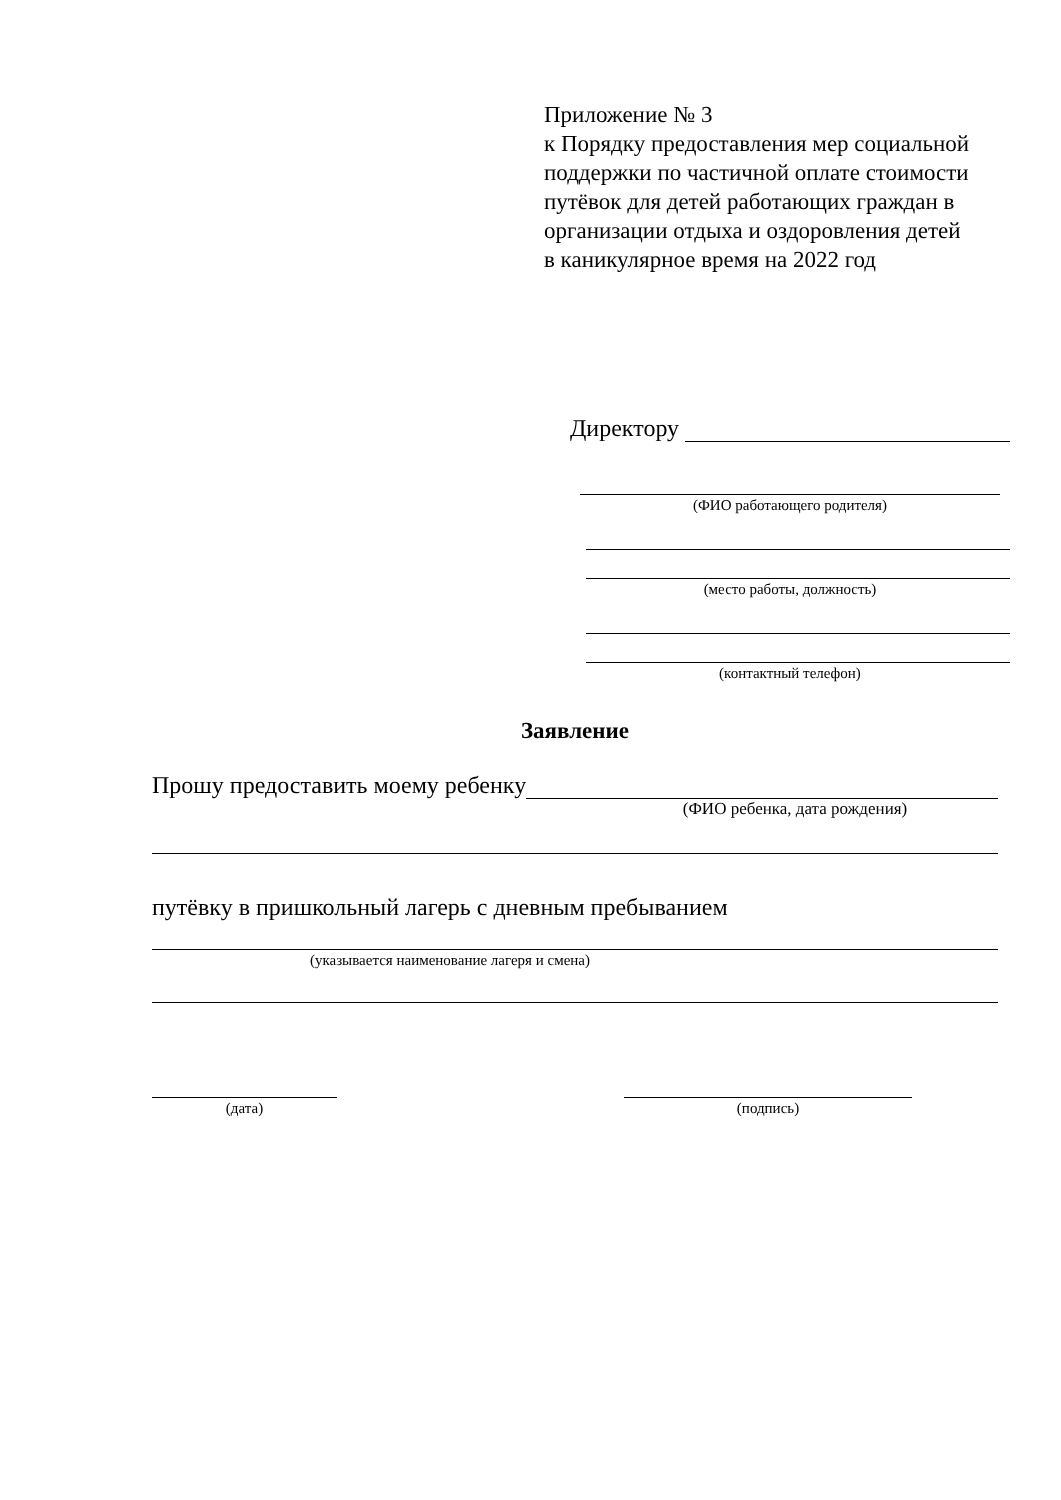Приложение № 3
к Порядку предоставления мер социальной
поддержки по частичной оплате стоимости
путёвок для детей работающих граждан в
организации отдыха и оздоровления детей
в каникулярное время на 2022 год
Директору
(ФИО работающего родителя)
(место работы, должность)
(контактный телефон)
Заявление
Прошу предоставить моему ребенку
(ФИО ребенка, дата рождения)
путёвку в пришкольный лагерь с дневным пребыванием
(указывается наименование лагеря и смена)
(дата) (подпись)